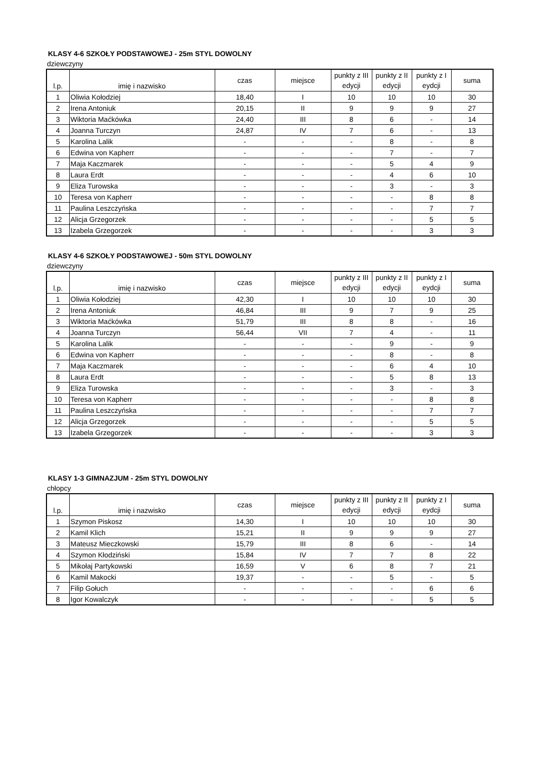KLASY 4-6 SZKOŁY PODSTAWOWEJ - 25m STYL DOWOLNY
dziewczyny
| l.p. | imię i nazwisko | czas | miejsce | punkty z III edycji | punkty z II edycji | punkty z I eydcji | suma |
| --- | --- | --- | --- | --- | --- | --- | --- |
| 1 | Oliwia Kołodziej | 18,40 | I | 10 | 10 | 10 | 30 |
| 2 | Irena Antoniuk | 20,15 | II | 9 | 9 | 9 | 27 |
| 3 | Wiktoria Maćkówka | 24,40 | III | 8 | 6 | - | 14 |
| 4 | Joanna Turczyn | 24,87 | IV | 7 | 6 | - | 13 |
| 5 | Karolina Lalik | - | - | - | 8 | - | 8 |
| 6 | Edwina von Kapherr | - | - | - | 7 | - | 7 |
| 7 | Maja Kaczmarek | - | - | - | 5 | 4 | 9 |
| 8 | Laura Erdt | - | - | - | 4 | 6 | 10 |
| 9 | Eliza Turowska | - | - | - | 3 | - | 3 |
| 10 | Teresa von Kapherr | - | - | - | - | 8 | 8 |
| 11 | Paulina Leszczyńska | - | - | - | - | 7 | 7 |
| 12 | Alicja Grzegorzek | - | - | - | - | 5 | 5 |
| 13 | Izabela Grzegorzek | - | - | - | - | 3 | 3 |
KLASY 4-6 SZKOŁY PODSTAWOWEJ - 50m STYL DOWOLNY
dziewczyny
| l.p. | imię i nazwisko | czas | miejsce | punkty z III edycji | punkty z II edycji | punkty z I eydcji | suma |
| --- | --- | --- | --- | --- | --- | --- | --- |
| 1 | Oliwia Kołodziej | 42,30 | I | 10 | 10 | 10 | 30 |
| 2 | Irena Antoniuk | 46,84 | III | 9 | 7 | 9 | 25 |
| 3 | Wiktoria Maćkówka | 51,79 | III | 8 | 8 | - | 16 |
| 4 | Joanna Turczyn | 56,44 | VII | 7 | 4 | - | 11 |
| 5 | Karolina Lalik | - | - | - | 9 | - | 9 |
| 6 | Edwina von Kapherr | - | - | - | 8 | - | 8 |
| 7 | Maja Kaczmarek | - | - | - | 6 | 4 | 10 |
| 8 | Laura Erdt | - | - | - | 5 | 8 | 13 |
| 9 | Eliza Turowska | - | - | - | 3 | - | 3 |
| 10 | Teresa von Kapherr | - | - | - | - | 8 | 8 |
| 11 | Paulina Leszczyńska | - | - | - | - | 7 | 7 |
| 12 | Alicja Grzegorzek | - | - | - | - | 5 | 5 |
| 13 | Izabela Grzegorzek | - | - | - | - | 3 | 3 |
KLASY 1-3 GIMNAZJUM - 25m STYL DOWOLNY
chłopcy
| l.p. | imię i nazwisko | czas | miejsce | punkty z III edycji | punkty z II edycji | punkty z I eydcji | suma |
| --- | --- | --- | --- | --- | --- | --- | --- |
| 1 | Szymon Piskosz | 14,30 | I | 10 | 10 | 10 | 30 |
| 2 | Kamil Klich | 15,21 | II | 9 | 9 | 9 | 27 |
| 3 | Mateusz Mieczkowski | 15,79 | III | 8 | 6 | - | 14 |
| 4 | Szymon Kłodziński | 15,84 | IV | 7 | 7 | 8 | 22 |
| 5 | Mikołaj Partykowski | 16,59 | V | 6 | 8 | 7 | 21 |
| 6 | Kamil Makocki | 19,37 | - | - | 5 | - | 5 |
| 7 | Filip Gołuch | - | - | - | - | 6 | 6 |
| 8 | Igor Kowalczyk | - | - | - | - | 5 | 5 |